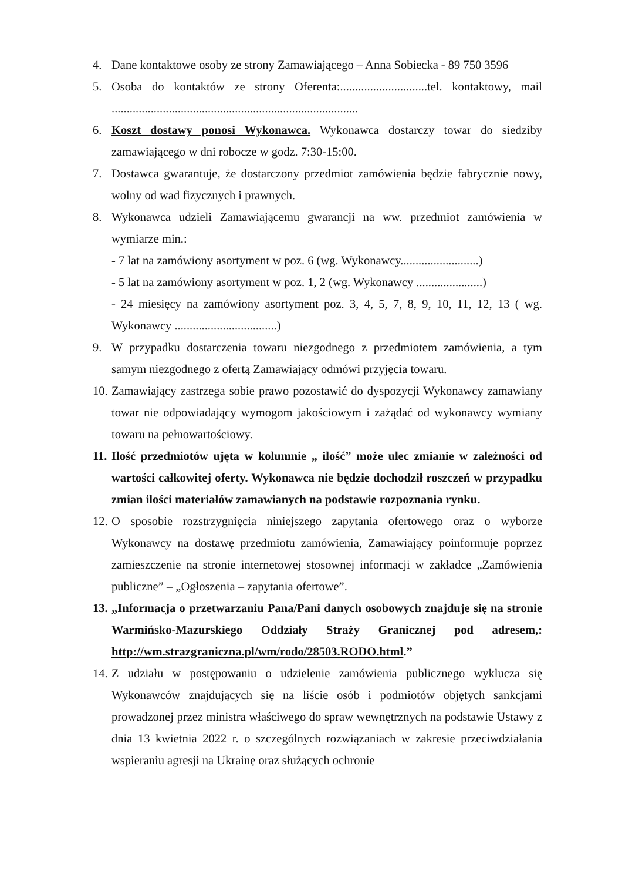4. Dane kontaktowe osoby ze strony Zamawiającego – Anna Sobiecka - 89 750 3596
5. Osoba do kontaktów ze strony Oferenta:.............................tel. kontaktowy, mail ..................................................................................
6. Koszt dostawy ponosi Wykonawca. Wykonawca dostarczy towar do siedziby zamawiającego w dni robocze w godz. 7:30-15:00.
7. Dostawca gwarantuje, że dostarczony przedmiot zamówienia będzie fabrycznie nowy, wolny od wad fizycznych i prawnych.
8. Wykonawca udzieli Zamawiającemu gwarancji na ww. przedmiot zamówienia w wymiarze min.:
- 7 lat na zamówiony asortyment w poz. 6 (wg. Wykonawcy..........................)
- 5 lat na zamówiony asortyment w poz. 1, 2 (wg. Wykonawcy ......................)
- 24 miesięcy na zamówiony asortyment poz. 3, 4, 5, 7, 8, 9, 10, 11, 12, 13 ( wg. Wykonawcy ..................................)
9. W przypadku dostarczenia towaru niezgodnego z przedmiotem zamówienia, a tym samym niezgodnego z ofertą Zamawiający odmówi przyjęcia towaru.
10.
Zamawiający zastrzega sobie prawo pozostawić do dyspozycji Wykonawcy zamawiany towar nie odpowiadający wymogom jakościowym i zażądać od wykonawcy wymiany towaru na pełnowartościowy.
11.
Ilość przedmiotów ujęta w kolumnie „ ilość” może ulec zmianie w zależności od wartości całkowitej oferty. Wykonawca nie będzie dochodził roszczeń w przypadku zmian ilości materiałów zamawianych na podstawie rozpoznania rynku.
12.
O sposobie rozstrzygnięcia niniejszego zapytania ofertowego oraz o wyborze Wykonawcy na dostawę przedmiotu zamówienia, Zamawiający poinformuje poprzez zamieszczenie na stronie internetowej stosownej informacji w zakładce „Zamówienia publiczne” – „Ogłoszenia – zapytania ofertowe”.
13.
„Informacja o przetwarzaniu Pana/Pani danych osobowych znajduje się na stronie Warmińsko-Mazurskiego Oddziały Straży Granicznej pod adresem,: http://wm.strazgraniczna.pl/wm/rodo/28503.RODO.html.”
14.
Z udziału w postępowaniu o udzielenie zamówienia publicznego wyklucza się Wykonawców znajdujących się na liście osób i podmiotów objętych sankcjami prowadzonej przez ministra właściwego do spraw wewnętrznych na podstawie Ustawy z dnia 13 kwietnia 2022 r. o szczególnych rozwiązaniach w zakresie przeciwdziałania wspieraniu agresji na Ukrainę oraz służących ochronie